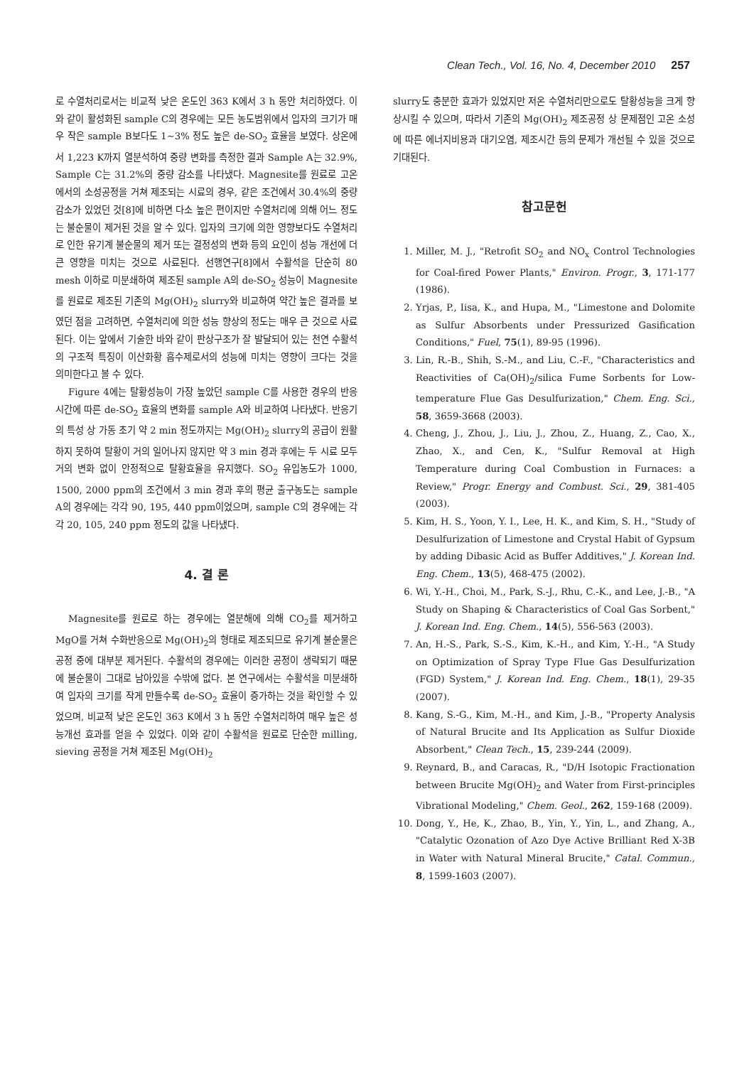Clean Tech., Vol. 16, No. 4, December 2010 257
로 수열처리로서는 비교적 낮은 온도인 363 K에서 3 h 동안 처리하였다. 이와 같이 활성화된 sample C의 경우에는 모든 농도범위에서 입자의 크기가 매우 작은 sample B보다도 1~3% 정도 높은 de-SO<sub>2</sub> 효율을 보였다. 상온에서 1,223 K까지 열분석하여 중량 변화를 측정한 결과 Sample A는 32.9%, Sample C는 31.2%의 중량 감소를 나타냈다. Magnesite를 원료로 고온에서의 소성공정을 거쳐 제조되는 시료의 경우, 같은 조건에서 30.4%의 중량 감소가 있었던 것[8]에 비하면 다소 높은 편이지만 수열처리에 의해 어느 정도는 불순물이 제거된 것을 알 수 있다. 입자의 크기에 의한 영향보다도 수열처리로 인한 유기계 불순물의 제거 또는 결정성의 변화 등의 요인이 성능 개선에 더 큰 영향을 미치는 것으로 사료된다. 선행연구[8]에서 수활석을 단순히 80 mesh 이하로 미분쇄하여 제조된 sample A의 de-SO<sub>2</sub> 성능이 Magnesite를 원료로 제조된 기존의 Mg(OH)<sub>2</sub> slurry와 비교하여 약간 높은 결과를 보였던 점을 고려하면, 수열처리에 의한 성능 향상의 정도는 매우 큰 것으로 사료된다. 이는 앞에서 기술한 바와 같이 판상구조가 잘 발달되어 있는 천연 수활석의 구조적 특징이 이산화황 흡수제로서의 성능에 미치는 영향이 크다는 것을 의미한다고 볼 수 있다.
Figure 4에는 탈황성능이 가장 높았던 sample C를 사용한 경우의 반응시간에 따른 de-SO<sub>2</sub> 효율의 변화를 sample A와 비교하여 나타냈다. 반응기의 특성 상 가동 초기 약 2 min 정도까지는 Mg(OH)<sub>2</sub> slurry의 공급이 원활하지 못하여 탈황이 거의 일어나지 않지만 약 3 min 경과 후에는 두 시료 모두 거의 변화 없이 안정적으로 탈황효율을 유지했다. SO<sub>2</sub> 유입농도가 1000, 1500, 2000 ppm의 조건에서 3 min 경과 후의 평균 출구농도는 sample A의 경우에는 각각 90, 195, 440 ppm이었으며, sample C의 경우에는 각각 20, 105, 240 ppm 정도의 값을 나타냈다.
4. 결 론
Magnesite를 원료로 하는 경우에는 열분해에 의해 CO<sub>2</sub>를 제거하고 MgO를 거쳐 수화반응으로 Mg(OH)<sub>2</sub>의 형태로 제조되므로 유기계 불순물은 공정 중에 대부분 제거된다. 수활석의 경우에는 이러한 공정이 생략되기 때문에 불순물이 그대로 남아있을 수밖에 없다. 본 연구에서는 수활석을 미분쇄하여 입자의 크기를 작게 만들수록 de-SO<sub>2</sub> 효율이 증가하는 것을 확인할 수 있었으며, 비교적 낮은 온도인 363 K에서 3 h 동안 수열처리하여 매우 높은 성능개선 효과를 얻을 수 있었다. 이와 같이 수활석을 원료로 단순한 milling, sieving 공정을 거쳐 제조된 Mg(OH)<sub>2</sub>
slurry도 충분한 효과가 있었지만 저온 수열처리만으로도 탈황성능을 크게 향상시킬 수 있으며, 따라서 기존의 Mg(OH)<sub>2</sub> 제조공정 상 문제점인 고온 소성에 따른 에너지비용과 대기오염, 제조시간 등의 문제가 개선될 수 있을 것으로 기대된다.
참고문헌
1. Miller, M. J., "Retrofit SO<sub>2</sub> and NO<sub>x</sub> Control Technologies for Coal-fired Power Plants," Environ. Progr., 3, 171-177 (1986).
2. Yrjas, P., Iisa, K., and Hupa, M., "Limestone and Dolomite as Sulfur Absorbents under Pressurized Gasification Conditions," Fuel, 75(1), 89-95 (1996).
3. Lin, R.-B., Shih, S.-M., and Liu, C.-F., "Characteristics and Reactivities of Ca(OH)<sub>2</sub>/silica Fume Sorbents for Low-temperature Flue Gas Desulfurization," Chem. Eng. Sci., 58, 3659-3668 (2003).
4. Cheng, J., Zhou, J., Liu, J., Zhou, Z., Huang, Z., Cao, X., Zhao, X., and Cen, K., "Sulfur Removal at High Temperature during Coal Combustion in Furnaces: a Review," Progr. Energy and Combust. Sci., 29, 381-405 (2003).
5. Kim, H. S., Yoon, Y. I., Lee, H. K., and Kim, S. H., "Study of Desulfurization of Limestone and Crystal Habit of Gypsum by adding Dibasic Acid as Buffer Additives," J. Korean Ind. Eng. Chem., 13(5), 468-475 (2002).
6. Wi, Y.-H., Choi, M., Park, S.-J., Rhu, C.-K., and Lee, J.-B., "A Study on Shaping & Characteristics of Coal Gas Sorbent," J. Korean Ind. Eng. Chem., 14(5), 556-563 (2003).
7. An, H.-S., Park, S.-S., Kim, K.-H., and Kim, Y.-H., "A Study on Optimization of Spray Type Flue Gas Desulfurization (FGD) System," J. Korean Ind. Eng. Chem., 18(1), 29-35 (2007).
8. Kang, S.-G., Kim, M.-H., and Kim, J.-B., "Property Analysis of Natural Brucite and Its Application as Sulfur Dioxide Absorbent," Clean Tech., 15, 239-244 (2009).
9. Reynard, B., and Caracas, R., "D/H Isotopic Fractionation between Brucite Mg(OH)<sub>2</sub> and Water from First-principles Vibrational Modeling," Chem. Geol., 262, 159-168 (2009).
10. Dong, Y., He, K., Zhao, B., Yin, Y., Yin, L., and Zhang, A., "Catalytic Ozonation of Azo Dye Active Brilliant Red X-3B in Water with Natural Mineral Brucite," Catal. Commun., 8, 1599-1603 (2007).